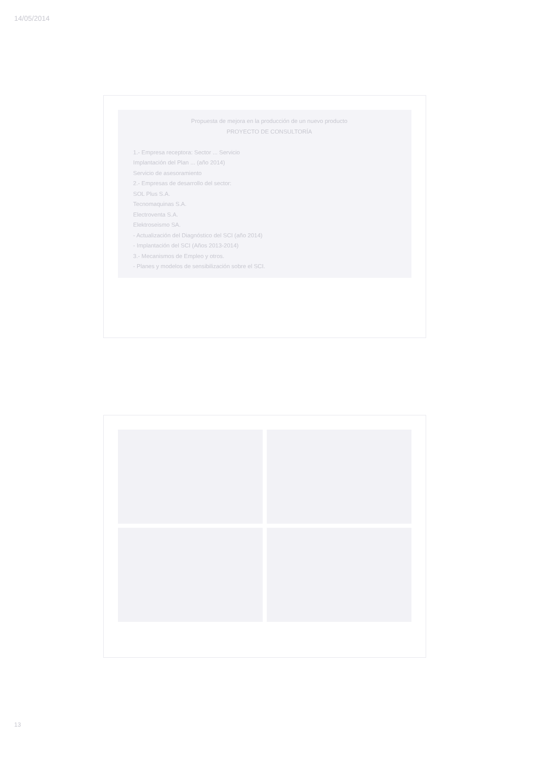14/05/2014
Propuesta de mejora en la producción de un nuevo producto
PROYECTO DE CONSULTORÍA
1.- Empresa receptora: Sector ... Servicio
Implantación del Plan ... (año 2014)
Servicio de asesoramiento
2.- Empresas de desarrollo del sector:
SOL Plus S.A.
Tecnomaquinas S.A.
Electroventa S.A.
Elektroseismo SA.
- Actualización del Diagnóstico del SCI (año 2014)
- Implantación del SCI (Años 2013-2014)
3.- Mecanismos de Empleo y otros.
- Planes y modelos de sensibilización sobre el SCI.
13